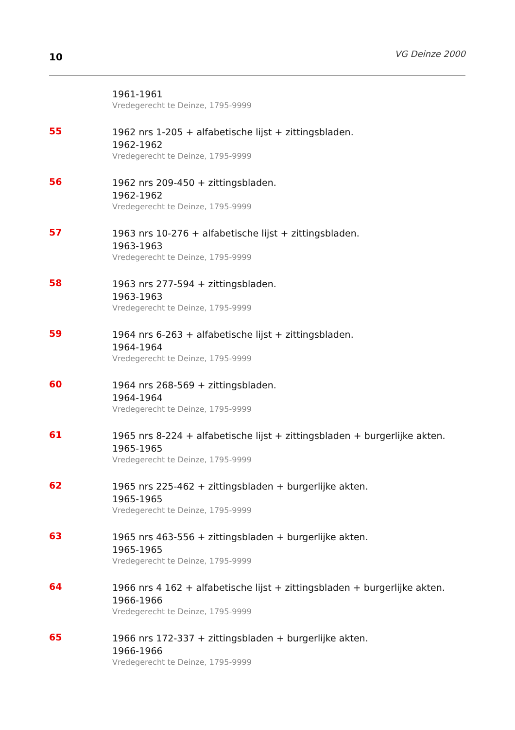10
VG Deinze 2000
1961-1961
Vredegerecht te Deinze, 1795-9999
55
1962 nrs 1-205 + alfabetische lijst + zittingsbladen.
1962-1962
Vredegerecht te Deinze, 1795-9999
56
1962 nrs 209-450 + zittingsbladen.
1962-1962
Vredegerecht te Deinze, 1795-9999
57
1963 nrs 10-276 + alfabetische lijst + zittingsbladen.
1963-1963
Vredegerecht te Deinze, 1795-9999
58
1963 nrs 277-594 + zittingsbladen.
1963-1963
Vredegerecht te Deinze, 1795-9999
59
1964 nrs 6-263 + alfabetische lijst + zittingsbladen.
1964-1964
Vredegerecht te Deinze, 1795-9999
60
1964 nrs 268-569 + zittingsbladen.
1964-1964
Vredegerecht te Deinze, 1795-9999
61
1965 nrs 8-224 + alfabetische lijst + zittingsbladen + burgerlijke akten.
1965-1965
Vredegerecht te Deinze, 1795-9999
62
1965 nrs 225-462 + zittingsbladen + burgerlijke akten.
1965-1965
Vredegerecht te Deinze, 1795-9999
63
1965 nrs 463-556 + zittingsbladen + burgerlijke akten.
1965-1965
Vredegerecht te Deinze, 1795-9999
64
1966 nrs 4 162 + alfabetische lijst + zittingsbladen + burgerlijke akten.
1966-1966
Vredegerecht te Deinze, 1795-9999
65
1966 nrs 172-337 + zittingsbladen + burgerlijke akten.
1966-1966
Vredegerecht te Deinze, 1795-9999